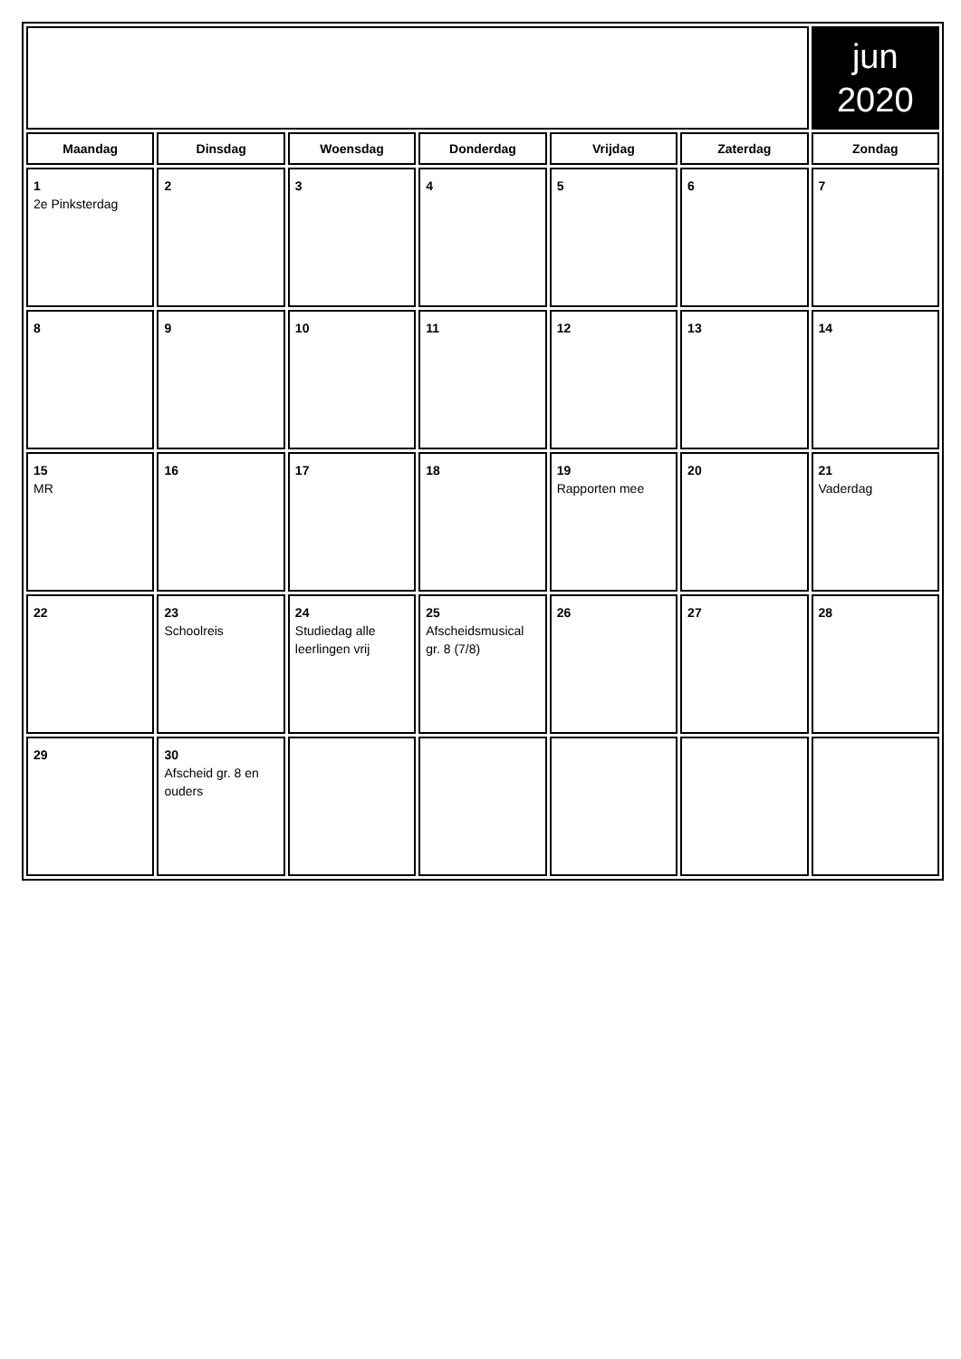| | | | | | | jun 2020 |
| Maandag | Dinsdag | Woensdag | Donderdag | Vrijdag | Zaterdag | Zondag |
| 1 2e Pinksterdag | 2 | 3 | 4 | 5 | 6 | 7 |
| 8 | 9 | 10 | 11 | 12 | 13 | 14 |
| 15 MR | 16 | 17 | 18 | 19 Rapporten mee | 20 | 21 Vaderdag |
| 22 | 23 Schoolreis | 24 Studiedag alle leerlingen vrij | 25 Afscheidsmusical gr. 8 (7/8) | 26 | 27 | 28 |
| 29 | 30 Afscheid gr. 8 en ouders | | | | | |